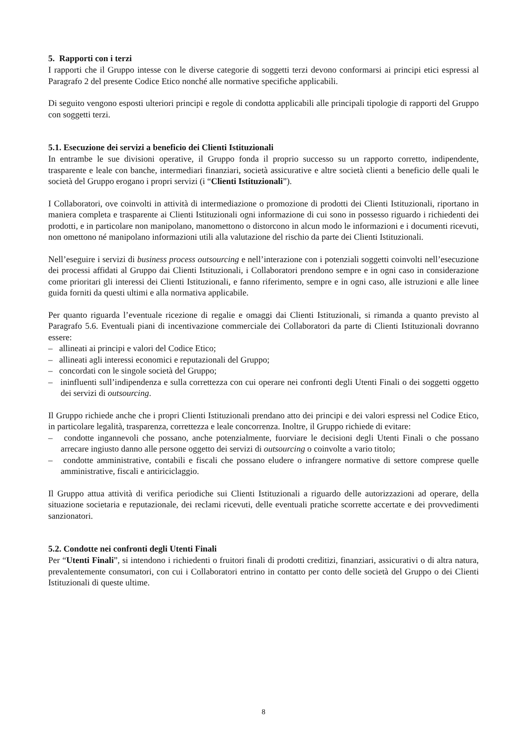5. Rapporti con i terzi
I rapporti che il Gruppo intesse con le diverse categorie di soggetti terzi devono conformarsi ai principi etici espressi al Paragrafo 2 del presente Codice Etico nonché alle normative specifiche applicabili.
Di seguito vengono esposti ulteriori principi e regole di condotta applicabili alle principali tipologie di rapporti del Gruppo con soggetti terzi.
5.1. Esecuzione dei servizi a beneficio dei Clienti Istituzionali
In entrambe le sue divisioni operative, il Gruppo fonda il proprio successo su un rapporto corretto, indipendente, trasparente e leale con banche, intermediari finanziari, società assicurative e altre società clienti a beneficio delle quali le società del Gruppo erogano i propri servizi (i “Clienti Istituzionali”).
I Collaboratori, ove coinvolti in attività di intermediazione o promozione di prodotti dei Clienti Istituzionali, riportano in maniera completa e trasparente ai Clienti Istituzionali ogni informazione di cui sono in possesso riguardo i richiedenti dei prodotti, e in particolare non manipolano, manomettono o distorcono in alcun modo le informazioni e i documenti ricevuti, non omettono né manipolano informazioni utili alla valutazione del rischio da parte dei Clienti Istituzionali.
Nell’eseguire i servizi di business process outsourcing e nell’interazione con i potenziali soggetti coinvolti nell’esecuzione dei processi affidati al Gruppo dai Clienti Istituzionali, i Collaboratori prendono sempre e in ogni caso in considerazione come prioritari gli interessi dei Clienti Istituzionali, e fanno riferimento, sempre e in ogni caso, alle istruzioni e alle linee guida forniti da questi ultimi e alla normativa applicabile.
Per quanto riguarda l’eventuale ricezione di regalie e omaggi dai Clienti Istituzionali, si rimanda a quanto previsto al Paragrafo 5.6. Eventuali piani di incentivazione commerciale dei Collaboratori da parte di Clienti Istituzionali dovranno essere:
– allineati ai principi e valori del Codice Etico;
– allineati agli interessi economici e reputazionali del Gruppo;
– concordati con le singole società del Gruppo;
– ininfluenti sull’indipendenza e sulla correttezza con cui operare nei confronti degli Utenti Finali o dei soggetti oggetto dei servizi di outsourcing.
Il Gruppo richiede anche che i propri Clienti Istituzionali prendano atto dei principi e dei valori espressi nel Codice Etico, in particolare legalità, trasparenza, correttezza e leale concorrenza. Inoltre, il Gruppo richiede di evitare:
– condotte ingannevoli che possano, anche potenzialmente, fuorviare le decisioni degli Utenti Finali o che possano arrecare ingiusto danno alle persone oggetto dei servizi di outsourcing o coinvolte a vario titolo;
– condotte amministrative, contabili e fiscali che possano eludere o infrangere normative di settore comprese quelle amministrative, fiscali e antiriciclaggio.
Il Gruppo attua attività di verifica periodiche sui Clienti Istituzionali a riguardo delle autorizzazioni ad operare, della situazione societaria e reputazionale, dei reclami ricevuti, delle eventuali pratiche scorrette accertate e dei provvedimenti sanzionatori.
5.2. Condotte nei confronti degli Utenti Finali
Per “Utenti Finali”, si intendono i richiedenti o fruitori finali di prodotti creditizi, finanziari, assicurativi o di altra natura, prevalentemente consumatori, con cui i Collaboratori entrino in contatto per conto delle società del Gruppo o dei Clienti Istituzionali di queste ultime.
8